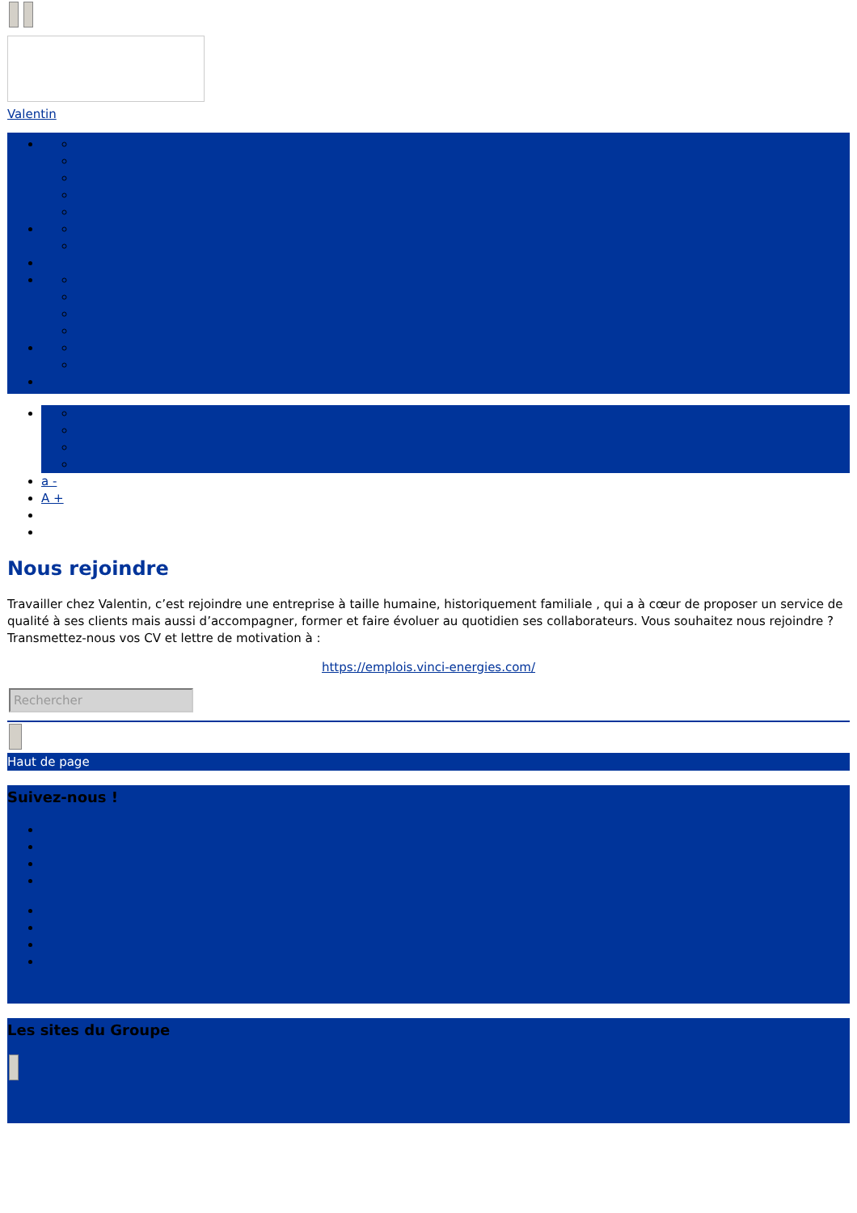Valentin
a -
A +
Nous rejoindre
Travailler chez Valentin, c’est rejoindre une entreprise à taille humaine, historiquement familiale , qui a à cœur de proposer un service de qualité à ses clients mais aussi d’accompagner, former et faire évoluer au quotidien ses collaborateurs. Vous souhaitez nous rejoindre ? Transmettez-nous vos CV et lettre de motivation à :
https://emplois.vinci-energies.com/
Rechercher
Haut de page
Suivez-nous !
Les sites du Groupe